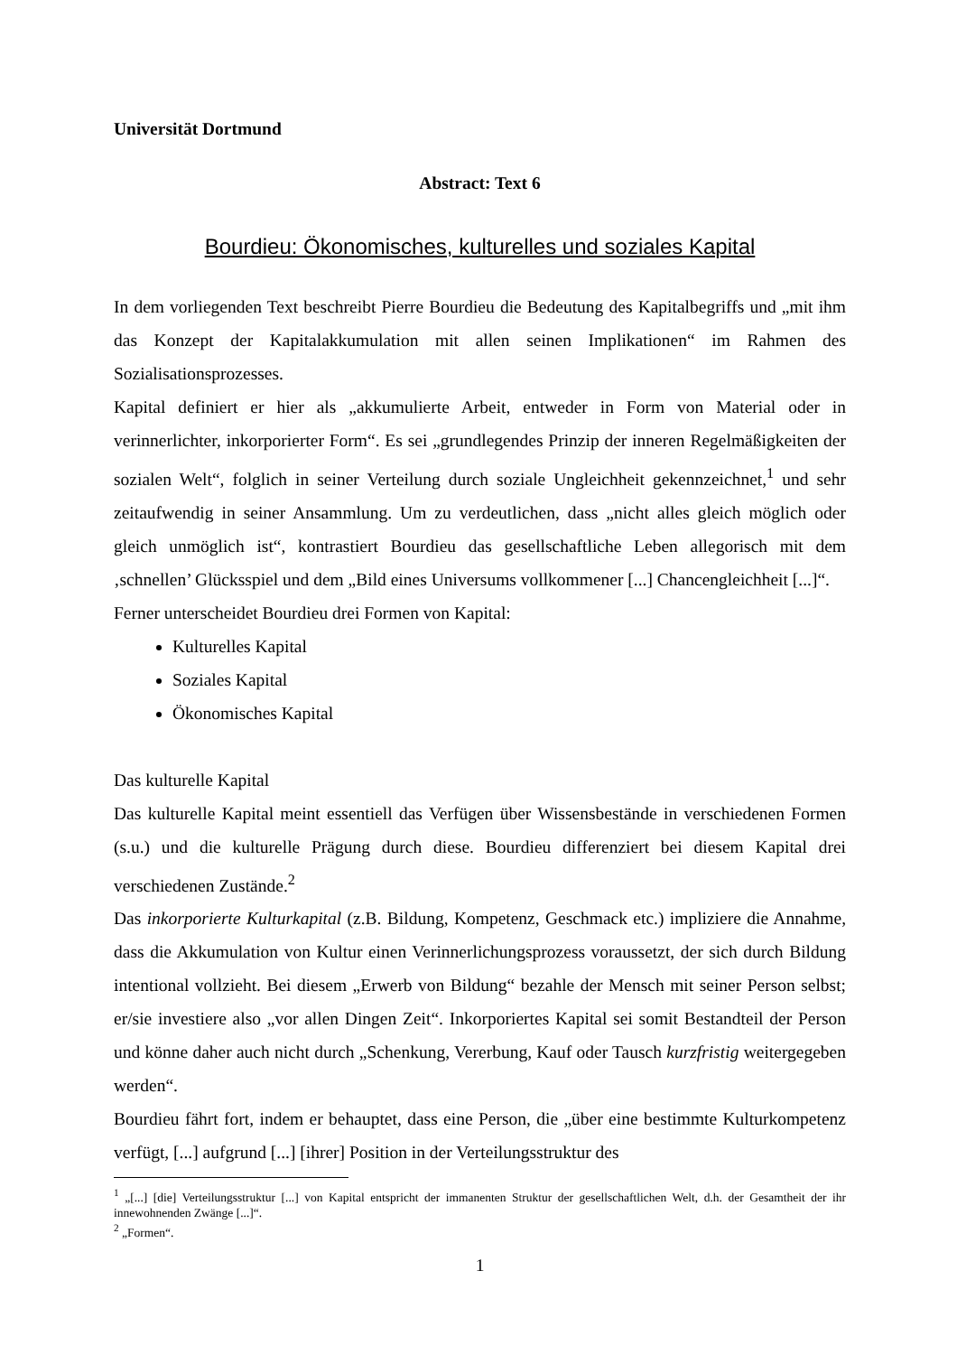Universität Dortmund
Abstract: Text 6
Bourdieu: Ökonomisches, kulturelles und soziales Kapital
In dem vorliegenden Text beschreibt Pierre Bourdieu die Bedeutung des Kapitalbegriffs und „mit ihm das Konzept der Kapitalakkumulation mit allen seinen Implikationen“ im Rahmen des Sozialisationsprozesses.
Kapital definiert er hier als „akkumulierte Arbeit, entweder in Form von Material oder in verinnerlichter, inkorporierter Form“. Es sei „grundlegendes Prinzip der inneren Regelmäßigkeiten der sozialen Welt“, folglich in seiner Verteilung durch soziale Ungleichheit gekennzeichnet,<sup>1</sup> und sehr zeitaufwendig in seiner Ansammlung. Um zu verdeutlichen, dass „nicht alles gleich möglich oder gleich unmöglich ist“, kontrastiert Bourdieu das gesellschaftliche Leben allegorisch mit dem ‚schnellen’ Glücksspiel und dem „Bild eines Universums vollkommener [...] Chancengleichheit [...]“.
Ferner unterscheidet Bourdieu drei Formen von Kapital:
Kulturelles Kapital
Soziales Kapital
Ökonomisches Kapital
Das kulturelle Kapital
Das kulturelle Kapital meint essentiell das Verfügen über Wissensbestände in verschiedenen Formen (s.u.) und die kulturelle Prägung durch diese. Bourdieu differenziert bei diesem Kapital drei verschiedenen Zustände.<sup>2</sup>
Das inkorporierte Kulturkapital (z.B. Bildung, Kompetenz, Geschmack etc.) impliziere die Annahme, dass die Akkumulation von Kultur einen Verinnerlichungsprozess voraussetzt, der sich durch Bildung intentional vollzieht. Bei diesem „Erwerb von Bildung“ bezahle der Mensch mit seiner Person selbst; er/sie investiere also „vor allen Dingen Zeit“. Inkorporiertes Kapital sei somit Bestandteil der Person und könne daher auch nicht durch „Schenkung, Vererbung, Kauf oder Tausch kurzfristig weitergegeben werden“.
Bourdieu fährt fort, indem er behauptet, dass eine Person, die „über eine bestimmte Kulturkompetenz verfügt, [...] aufgrund [...] [ihrer] Position in der Verteilungsstruktur des
<sup>1</sup> „[...] [die] Verteilungsstruktur [...] von Kapital entspricht der immanenten Struktur der gesellschaftlichen Welt, d.h. der Gesamtheit der ihr innewohnenden Zwänge [...]“.
<sup>2</sup> „Formen“.
1